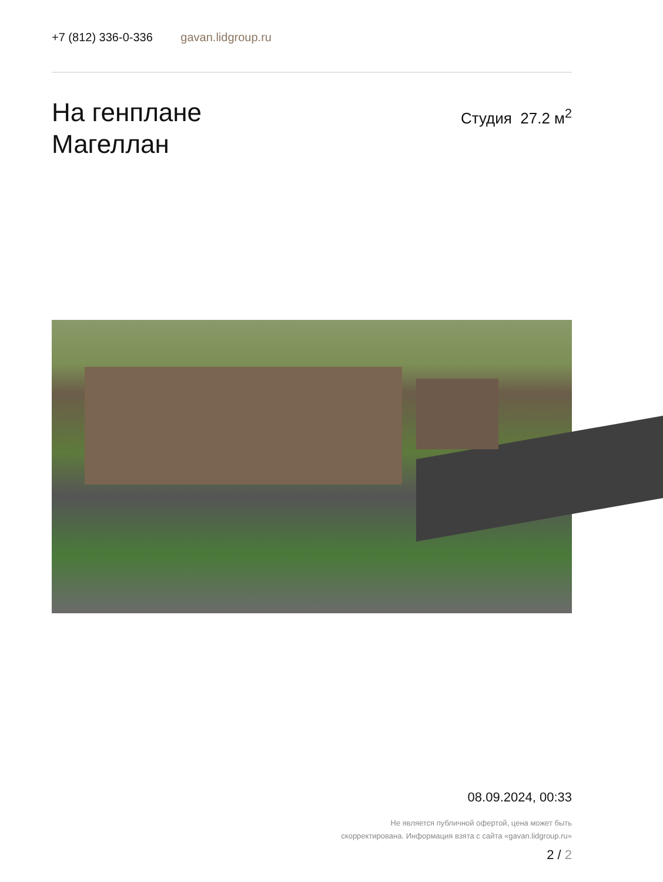+7 (812) 336-0-336 gavan.lidgroup.ru
На генплане
Магеллан
Студия 27.2 м<sup>2</sup>
08.09.2024, 00:33
Не является публичной офертой, цена может быть
скорректирована. Информация взята с сайта «gavan.lidgroup.ru»
2 / 2